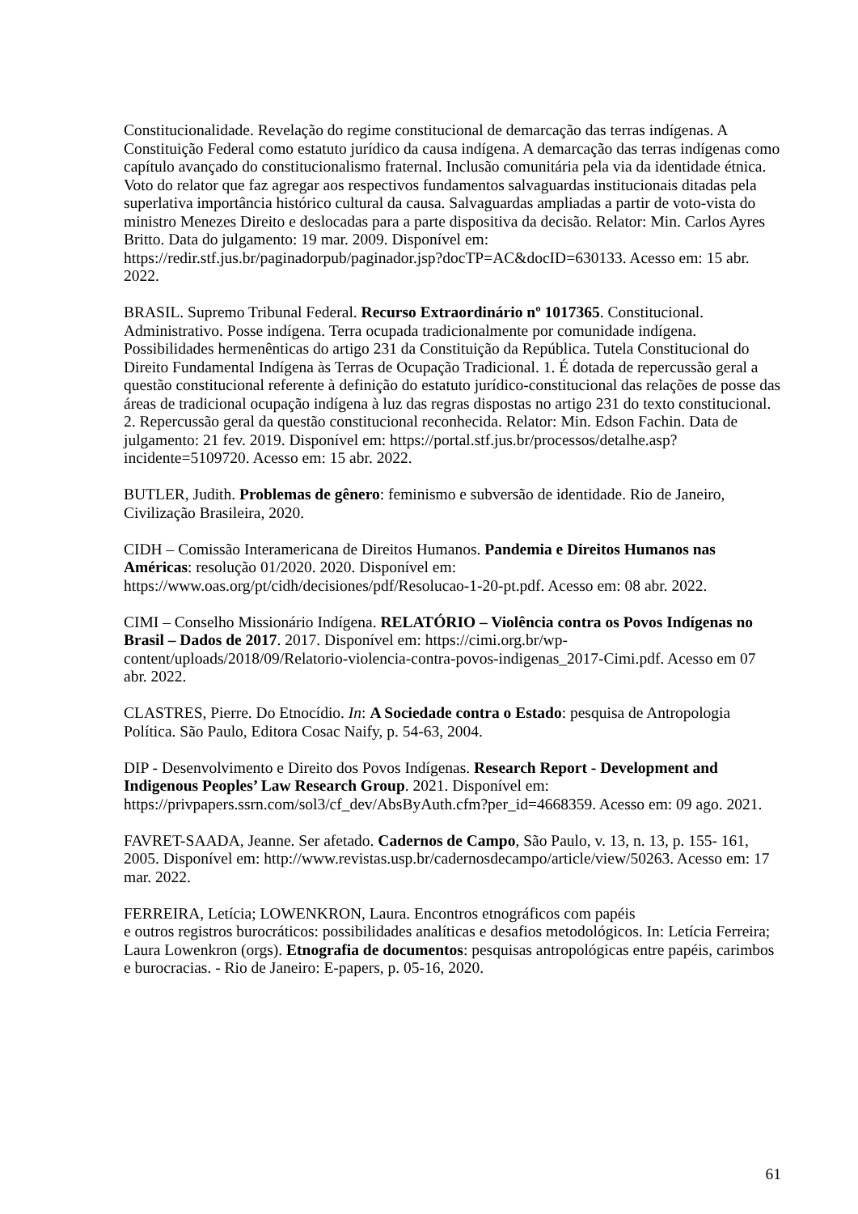Constitucionalidade. Revelação do regime constitucional de demarcação das terras indígenas. A Constituição Federal como estatuto jurídico da causa indígena. A demarcação das terras indígenas como capítulo avançado do constitucionalismo fraternal. Inclusão comunitária pela via da identidade étnica. Voto do relator que faz agregar aos respectivos fundamentos salvaguardas institucionais ditadas pela superlativa importância histórico cultural da causa. Salvaguardas ampliadas a partir de voto-vista do ministro Menezes Direito e deslocadas para a parte dispositiva da decisão. Relator: Min. Carlos Ayres Britto. Data do julgamento: 19 mar. 2009. Disponível em: https://redir.stf.jus.br/paginadorpub/paginador.jsp?docTP=AC&docID=630133. Acesso em: 15 abr. 2022.
BRASIL. Supremo Tribunal Federal. Recurso Extraordinário nº 1017365. Constitucional. Administrativo. Posse indígena. Terra ocupada tradicionalmente por comunidade indígena. Possibilidades hermenênticas do artigo 231 da Constituição da República. Tutela Constitucional do Direito Fundamental Indígena às Terras de Ocupação Tradicional. 1. É dotada de repercussão geral a questão constitucional referente à definição do estatuto jurídico-constitucional das relações de posse das áreas de tradicional ocupação indígena à luz das regras dispostas no artigo 231 do texto constitucional. 2. Repercussão geral da questão constitucional reconhecida. Relator: Min. Edson Fachin. Data de julgamento: 21 fev. 2019. Disponível em: https://portal.stf.jus.br/processos/detalhe.asp?incidente=5109720. Acesso em: 15 abr. 2022.
BUTLER, Judith. Problemas de gênero: feminismo e subversão de identidade. Rio de Janeiro, Civilização Brasileira, 2020.
CIDH – Comissão Interamericana de Direitos Humanos. Pandemia e Direitos Humanos nas Américas: resolução 01/2020. 2020. Disponível em: https://www.oas.org/pt/cidh/decisiones/pdf/Resolucao-1-20-pt.pdf. Acesso em: 08 abr. 2022.
CIMI – Conselho Missionário Indígena. RELATÓRIO – Violência contra os Povos Indígenas no Brasil – Dados de 2017. 2017. Disponível em: https://cimi.org.br/wp-content/uploads/2018/09/Relatorio-violencia-contra-povos-indigenas_2017-Cimi.pdf. Acesso em 07 abr. 2022.
CLASTRES, Pierre. Do Etnocídio. In: A Sociedade contra o Estado: pesquisa de Antropologia Política. São Paulo, Editora Cosac Naify, p. 54-63, 2004.
DIP - Desenvolvimento e Direito dos Povos Indígenas. Research Report - Development and Indigenous Peoples’ Law Research Group. 2021. Disponível em: https://privpapers.ssrn.com/sol3/cf_dev/AbsByAuth.cfm?per_id=4668359. Acesso em: 09 ago. 2021.
FAVRET-SAADA, Jeanne. Ser afetado. Cadernos de Campo, São Paulo, v. 13, n. 13, p. 155- 161, 2005. Disponível em: http://www.revistas.usp.br/cadernosdecampo/article/view/50263. Acesso em: 17 mar. 2022.
FERREIRA, Letícia; LOWENKRON, Laura. Encontros etnográficos com papéis
e outros registros burocráticos: possibilidades analíticas e desafios metodológicos. In: Letícia Ferreira; Laura Lowenkron (orgs). Etnografia de documentos: pesquisas antropológicas entre papéis, carimbos e burocracias. - Rio de Janeiro: E-papers, p. 05-16, 2020.
61